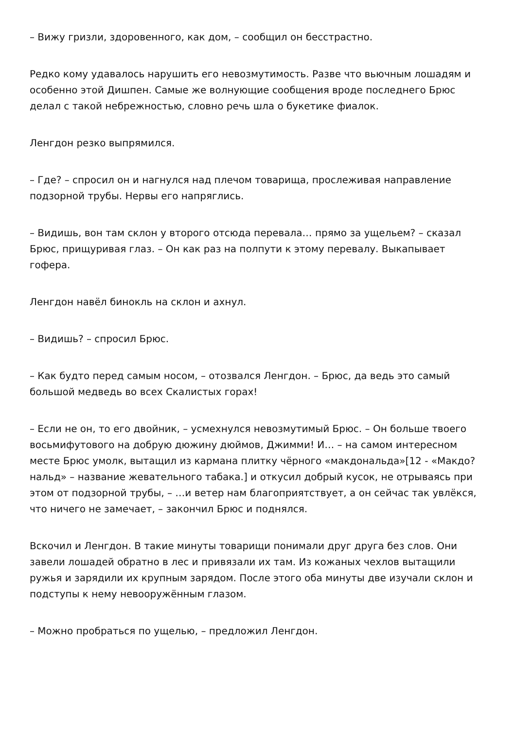– Вижу гризли, здоровенного, как дом, – сообщил он бесстрастно.
Редко кому удавалось нарушить его невозмутимость. Разве что вьючным лошадям и особенно этой Дишпен. Самые же волнующие сообщения вроде последнего Брюс делал с такой небрежностью, словно речь шла о букетике фиалок.
Ленгдон резко выпрямился.
– Где? – спросил он и нагнулся над плечом товарища, прослеживая направление подзорной трубы. Нервы его напряглись.
– Видишь, вон там склон у второго отсюда перевала… прямо за ущельем? – сказал Брюс, прищуривая глаз. – Он как раз на полпути к этому перевалу. Выкапывает гофера.
Ленгдон навёл бинокль на склон и ахнул.
– Видишь? – спросил Брюс.
– Как будто перед самым носом, – отозвался Ленгдон. – Брюс, да ведь это самый большой медведь во всех Скалистых горах!
– Если не он, то его двойник, – усмехнулся невозмутимый Брюс. – Он больше твоего восьмифутового на добрую дюжину дюймов, Джимми! И… – на самом интересном месте Брюс умолк, вытащил из кармана плитку чёрного «макдональда»[12 - «Макдо?нальд» – название жевательного табака.] и откусил добрый кусок, не отрываясь при этом от подзорной трубы, – …и ветер нам благоприятствует, а он сейчас так увлёкся, что ничего не замечает, – закончил Брюс и поднялся.
Вскочил и Ленгдон. В такие минуты товарищи понимали друг друга без слов. Они завели лошадей обратно в лес и привязали их там. Из кожаных чехлов вытащили ружья и зарядили их крупным зарядом. После этого оба минуты две изучали склон и подступы к нему невооружённым глазом.
– Можно пробраться по ущелью, – предложил Ленгдон.